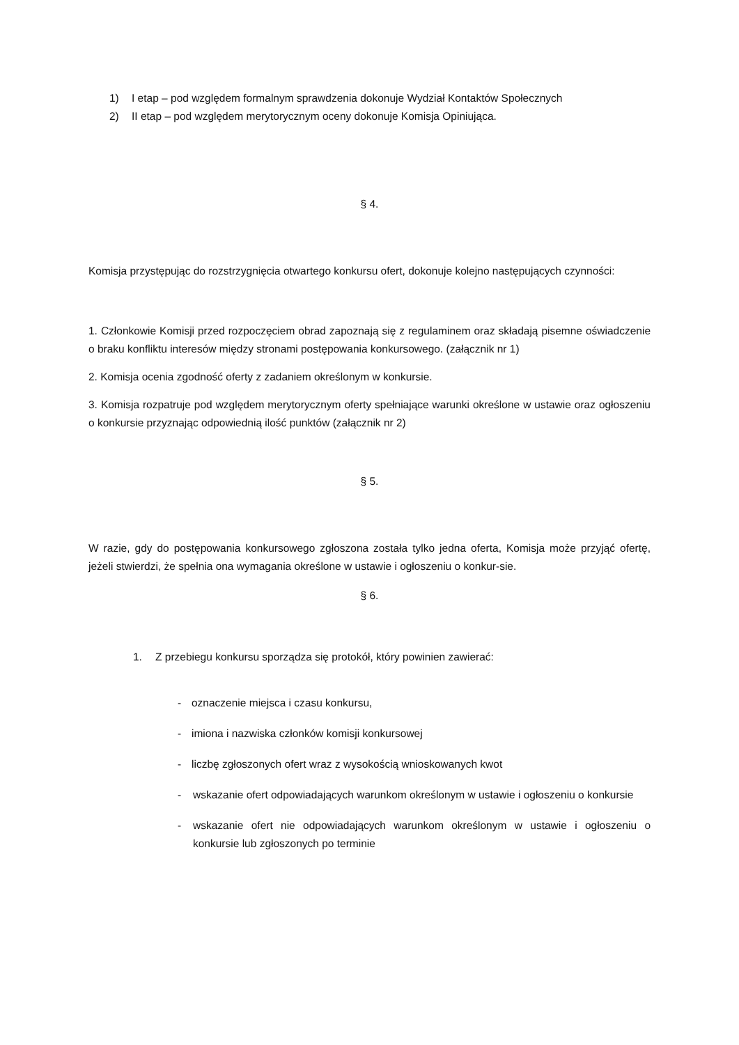1) I etap – pod względem formalnym sprawdzenia dokonuje Wydział Kontaktów Społecznych
2) II etap – pod względem merytorycznym oceny dokonuje Komisja Opiniująca.
§ 4.
Komisja przystępując do rozstrzygnięcia otwartego konkursu ofert, dokonuje kolejno następujących czynności:
1. Członkowie Komisji przed rozpoczęciem obrad zapoznają się z regulaminem oraz składają pisemne oświadczenie o braku konfliktu interesów między stronami postępowania konkursowego. (załącznik nr 1)
2. Komisja ocenia zgodność oferty z zadaniem określonym w konkursie.
3. Komisja rozpatruje pod względem merytorycznym oferty spełniające warunki określone w ustawie oraz ogłoszeniu o konkursie przyznając odpowiednią ilość punktów (załącznik nr 2)
§ 5.
W razie, gdy do postępowania konkursowego zgłoszona została tylko jedna oferta, Komisja może przyjąć ofertę, jeżeli stwierdzi, że spełnia ona wymagania określone w ustawie i ogłoszeniu o konkur-sie.
§ 6.
1. Z przebiegu konkursu sporządza się protokół, który powinien zawierać:
- oznaczenie miejsca i czasu konkursu,
- imiona i nazwiska członków komisji konkursowej
- liczbę zgłoszonych ofert wraz z wysokością wnioskowanych kwot
- wskazanie ofert odpowiadających warunkom określonym w ustawie i ogłoszeniu o konkursie
- wskazanie ofert nie odpowiadających warunkom określonym w ustawie i ogłoszeniu o konkursie lub zgłoszonych po terminie